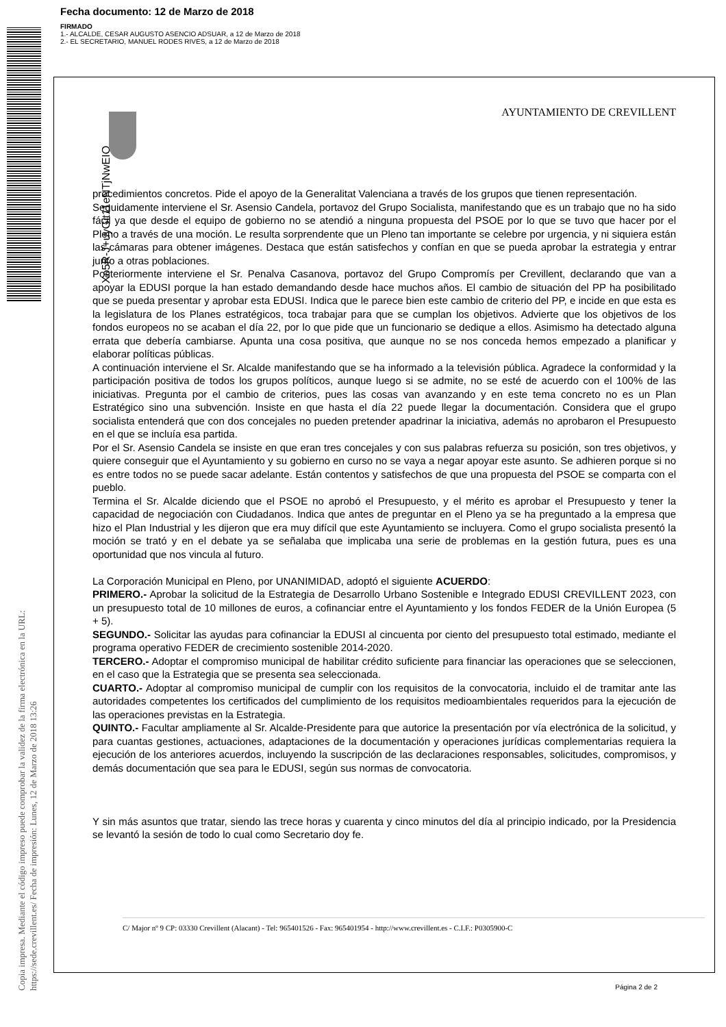Fecha documento: 12 de Marzo de 2018
FIRMADO
1.- ALCALDE, CESAR AUGUSTO ASENCIO ADSUAR, a 12 de Marzo de 2018
2.- EL SECRETARIO, MANUEL RODES RIVES, a 12 de Marzo de 2018
Xo5R-J+uyGit11eNTjNwEIQ
Copia impresa. Mediante el código impreso puede comprobar la validez de la firma electrónica en la URL: https://sede.crevillent.es/ Fecha de impresión: Lunes, 12 de Marzo de 2018 13:26
AYUNTAMIENTO DE CREVILLENT
procedimientos concretos. Pide el apoyo de la Generalitat Valenciana a través de los grupos que tienen representación.
Seguidamente interviene el Sr. Asensio Candela, portavoz del Grupo Socialista, manifestando que es un trabajo que no ha sido fácil ya que desde el equipo de gobierno no se atendió a ninguna propuesta del PSOE por lo que se tuvo que hacer por el Pleno a través de una moción. Le resulta sorprendente que un Pleno tan importante se celebre por urgencia, y ni siquiera están las cámaras para obtener imágenes. Destaca que están satisfechos y confían en que se pueda aprobar la estrategia y entrar junto a otras poblaciones.
Posteriormente interviene el Sr. Penalva Casanova, portavoz del Grupo Compromís per Crevillent, declarando que van a apoyar la EDUSI porque la han estado demandando desde hace muchos años. El cambio de situación del PP ha posibilitado que se pueda presentar y aprobar esta EDUSI. Indica que le parece bien este cambio de criterio del PP, e incide en que esta es la legislatura de los Planes estratégicos, toca trabajar para que se cumplan los objetivos. Advierte que los objetivos de los fondos europeos no se acaban el día 22, por lo que pide que un funcionario se dedique a ellos. Asimismo ha detectado alguna errata que debería cambiarse. Apunta una cosa positiva, que aunque no se nos conceda hemos empezado a planificar y elaborar políticas públicas.
A continuación interviene el Sr. Alcalde manifestando que se ha informado a la televisión pública. Agradece la conformidad y la participación positiva de todos los grupos políticos, aunque luego si se admite, no se esté de acuerdo con el 100% de las iniciativas. Pregunta por el cambio de criterios, pues las cosas van avanzando y en este tema concreto no es un Plan Estratégico sino una subvención. Insiste en que hasta el día 22 puede llegar la documentación. Considera que el grupo socialista entenderá que con dos concejales no pueden pretender apadrinar la iniciativa, además no aprobaron el Presupuesto en el que se incluía esa partida.
Por el Sr. Asensio Candela se insiste en que eran tres concejales y con sus palabras refuerza su posición, son tres objetivos, y quiere conseguir que el Ayuntamiento y su gobierno en curso no se vaya a negar apoyar este asunto. Se adhieren porque si no es entre todos no se puede sacar adelante. Están contentos y satisfechos de que una propuesta del PSOE se comparta con el pueblo.
Termina el Sr. Alcalde diciendo que el PSOE no aprobó el Presupuesto, y el mérito es aprobar el Presupuesto y tener la capacidad de negociación con Ciudadanos. Indica que antes de preguntar en el Pleno ya se ha preguntado a la empresa que hizo el Plan Industrial y les dijeron que era muy difícil que este Ayuntamiento se incluyera. Como el grupo socialista presentó la moción se trató y en el debate ya se señalaba que implicaba una serie de problemas en la gestión futura, pues es una oportunidad que nos vincula al futuro.
La Corporación Municipal en Pleno, por UNANIMIDAD, adoptó el siguiente ACUERDO:
PRIMERO.- Aprobar la solicitud de la Estrategia de Desarrollo Urbano Sostenible e Integrado EDUSI CREVILLENT 2023, con un presupuesto total de 10 millones de euros, a cofinanciar entre el Ayuntamiento y los fondos FEDER de la Unión Europea (5 + 5).
SEGUNDO.- Solicitar las ayudas para cofinanciar la EDUSI al cincuenta por ciento del presupuesto total estimado, mediante el programa operativo FEDER de crecimiento sostenible 2014-2020.
TERCERO.- Adoptar el compromiso municipal de habilitar crédito suficiente para financiar las operaciones que se seleccionen, en el caso que la Estrategia que se presenta sea seleccionada.
CUARTO.- Adoptar al compromiso municipal de cumplir con los requisitos de la convocatoria, incluido el de tramitar ante las autoridades competentes los certificados del cumplimiento de los requisitos medioambientales requeridos para la ejecución de las operaciones previstas en la Estrategia.
QUINTO.- Facultar ampliamente al Sr. Alcalde-Presidente para que autorice la presentación por vía electrónica de la solicitud, y para cuantas gestiones, actuaciones, adaptaciones de la documentación y operaciones jurídicas complementarias requiera la ejecución de los anteriores acuerdos, incluyendo la suscripción de las declaraciones responsables, solicitudes, compromisos, y demás documentación que sea para le EDUSI, según sus normas de convocatoria.
Y sin más asuntos que tratar, siendo las trece horas y cuarenta y cinco minutos del día al principio indicado, por la Presidencia se levantó la sesión de todo lo cual como Secretario doy fe.
C/ Major nº 9 CP: 03330 Crevillent (Alacant) - Tel: 965401526 - Fax: 965401954 - http://www.crevillent.es - C.I.F.: P0305900-C
Página 2 de 2